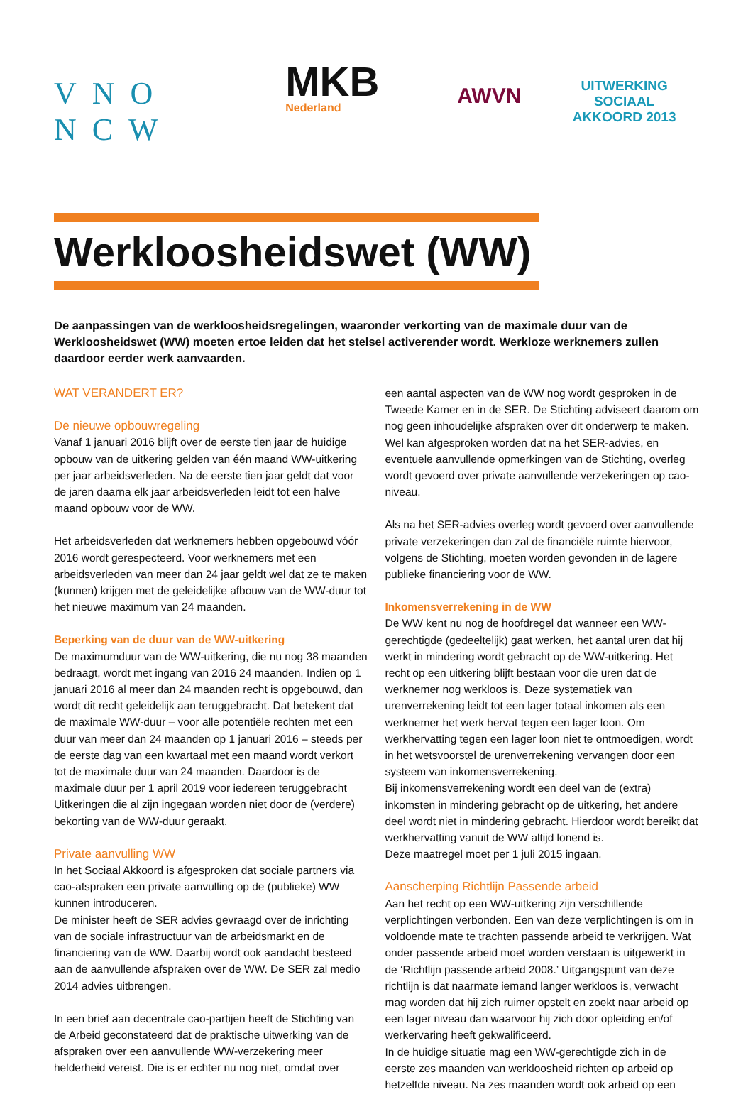VNO NCW
MKB
Nederland
AWVN
UITWERKING SOCIAAL
AKKOORD 2013
Werkloosheidswet (WW)
De aanpassingen van de werkloosheidsregelingen, waaronder verkorting van de maximale duur van de Werkloosheidswet (WW) moeten ertoe leiden dat het stelsel activerender wordt. Werkloze werknemers zullen daardoor eerder werk aanvaarden.
WAT VERANDERT ER?
De nieuwe opbouwregeling
Vanaf 1 januari 2016 blijft over de eerste tien jaar de huidige opbouw van de uitkering gelden van één maand WW-uitkering per jaar arbeidsverleden. Na de eerste tien jaar geldt dat voor de jaren daarna elk jaar arbeidsverleden leidt tot een halve maand opbouw voor de WW.
Het arbeidsverleden dat werknemers hebben opgebouwd vóór 2016 wordt gerespecteerd. Voor werknemers met een arbeidsverleden van meer dan 24 jaar geldt wel dat ze te maken (kunnen) krijgen met de geleidelijke afbouw van de WW-duur tot het nieuwe maximum van 24 maanden.
Beperking van de duur van de WW-uitkering
De maximumduur van de WW-uitkering, die nu nog 38 maanden bedraagt, wordt met ingang van 2016 24 maanden. Indien op 1 januari 2016 al meer dan 24 maanden recht is opgebouwd, dan wordt dit recht geleidelijk aan teruggebracht. Dat betekent dat de maximale WW-duur – voor alle potentiële rechten met een duur van meer dan 24 maanden op 1 januari 2016 – steeds per de eerste dag van een kwartaal met een maand wordt verkort tot de maximale duur van 24 maanden. Daardoor is de maximale duur per 1 april 2019 voor iedereen teruggebracht
Uitkeringen die al zijn ingegaan worden niet door de (verdere) bekorting van de WW-duur geraakt.
Private aanvulling WW
In het Sociaal Akkoord is afgesproken dat sociale partners via cao-afspraken een private aanvulling op de (publieke) WW kunnen introduceren.
De minister heeft de SER advies gevraagd over de inrichting van de sociale infrastructuur van de arbeidsmarkt en de financiering van de WW. Daarbij wordt ook aandacht besteed aan de aanvullende afspraken over de WW. De SER zal medio 2014 advies uitbrengen.
In een brief aan decentrale cao-partijen heeft de Stichting van de Arbeid geconstateerd dat de praktische uitwerking van de afspraken over een aanvullende WW-verzekering meer helderheid vereist. Die is er echter nu nog niet, omdat over
een aantal aspecten van de WW nog wordt gesproken in de Tweede Kamer en in de SER. De Stichting adviseert daarom om nog geen inhoudelijke afspraken over dit onderwerp te maken. Wel kan afgesproken worden dat na het SER-advies, en eventuele aanvullende opmerkingen van de Stichting, overleg wordt gevoerd over private aanvullende verzekeringen op cao-niveau.
Als na het SER-advies overleg wordt gevoerd over aanvullende private verzekeringen dan zal de financiële ruimte hiervoor, volgens de Stichting, moeten worden gevonden in de lagere publieke financiering voor de WW.
Inkomensverrekening in de WW
De WW kent nu nog de hoofdregel dat wanneer een WW-gerechtigde (gedeeltelijk) gaat werken, het aantal uren dat hij werkt in mindering wordt gebracht op de WW-uitkering. Het recht op een uitkering blijft bestaan voor die uren dat de werknemer nog werkloos is. Deze systematiek van urenverrekening leidt tot een lager totaal inkomen als een werknemer het werk hervat tegen een lager loon. Om werkhervatting tegen een lager loon niet te ontmoedigen, wordt in het wetsvoorstel de urenverrekening vervangen door een systeem van inkomensverrekening.
Bij inkomensverrekening wordt een deel van de (extra) inkomsten in mindering gebracht op de uitkering, het andere deel wordt niet in mindering gebracht. Hierdoor wordt bereikt dat werkhervatting vanuit de WW altijd lonend is.
Deze maatregel moet per 1 juli 2015 ingaan.
Aanscherping Richtlijn Passende arbeid
Aan het recht op een WW-uitkering zijn verschillende verplichtingen verbonden. Een van deze verplichtingen is om in voldoende mate te trachten passende arbeid te verkrijgen. Wat onder passende arbeid moet worden verstaan is uitgewerkt in de ‘Richtlijn passende arbeid 2008.’ Uitgangspunt van deze richtlijn is dat naarmate iemand langer werkloos is, verwacht mag worden dat hij zich ruimer opstelt en zoekt naar arbeid op een lager niveau dan waarvoor hij zich door opleiding en/of werkervaring heeft gekwalificeerd.
In de huidige situatie mag een WW-gerechtigde zich in de eerste zes maanden van werkloosheid richten op arbeid op hetzelfde niveau. Na zes maanden wordt ook arbeid op een